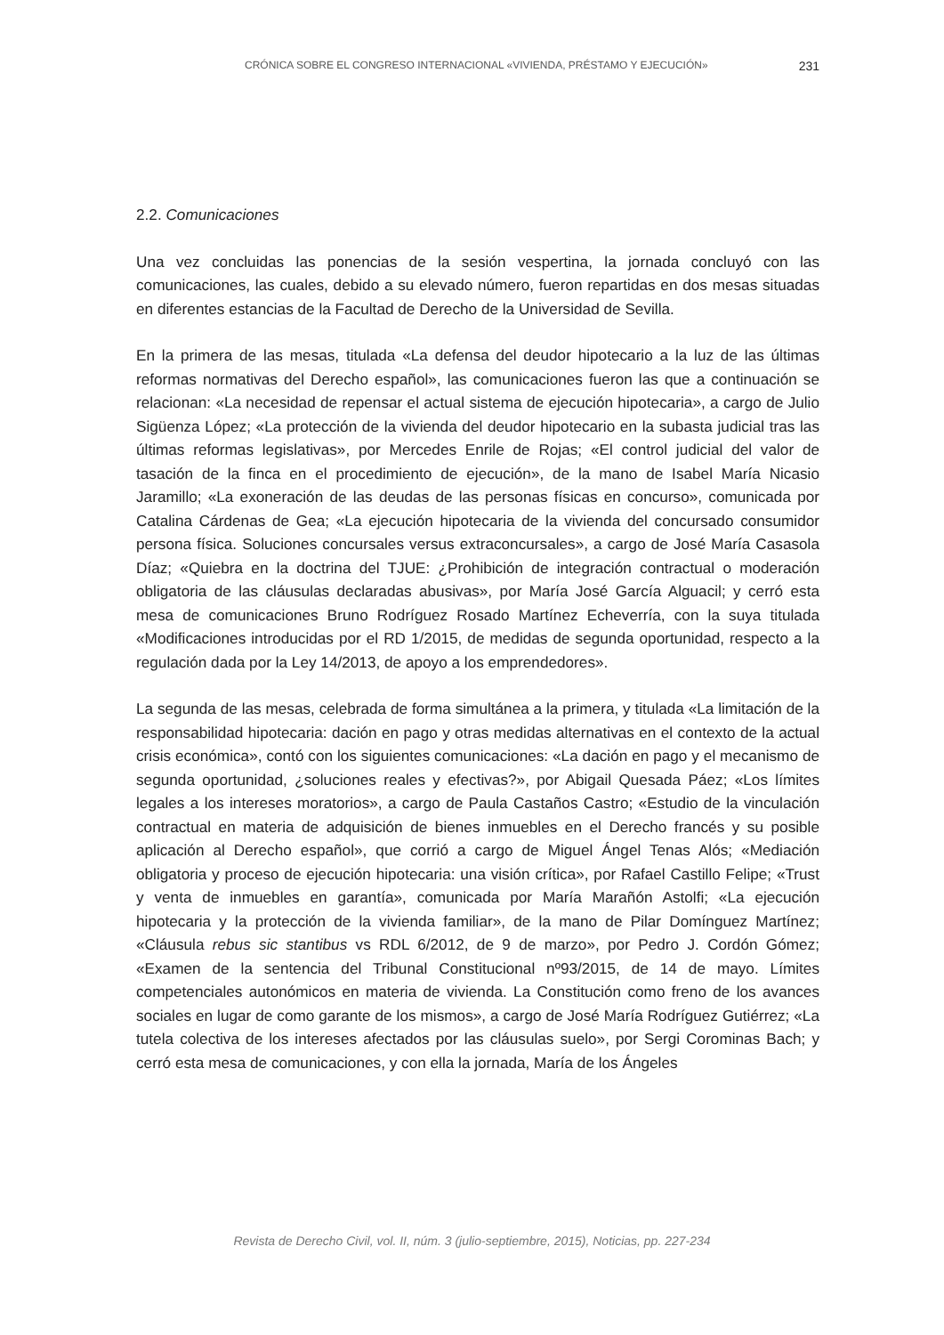CRÓNICA SOBRE EL CONGRESO INTERNACIONAL «VIVIENDA, PRÉSTAMO Y EJECUCIÓN» 231
2.2. Comunicaciones
Una vez concluidas las ponencias de la sesión vespertina, la jornada concluyó con las comunicaciones, las cuales, debido a su elevado número, fueron repartidas en dos mesas situadas en diferentes estancias de la Facultad de Derecho de la Universidad de Sevilla.
En la primera de las mesas, titulada «La defensa del deudor hipotecario a la luz de las últimas reformas normativas del Derecho español», las comunicaciones fueron las que a continuación se relacionan: «La necesidad de repensar el actual sistema de ejecución hipotecaria», a cargo de Julio Sigüenza López; «La protección de la vivienda del deudor hipotecario en la subasta judicial tras las últimas reformas legislativas», por Mercedes Enrile de Rojas; «El control judicial del valor de tasación de la finca en el procedimiento de ejecución», de la mano de Isabel María Nicasio Jaramillo; «La exoneración de las deudas de las personas físicas en concurso», comunicada por Catalina Cárdenas de Gea; «La ejecución hipotecaria de la vivienda del concursado consumidor persona física. Soluciones concursales versus extraconcursales», a cargo de José María Casasola Díaz; «Quiebra en la doctrina del TJUE: ¿Prohibición de integración contractual o moderación obligatoria de las cláusulas declaradas abusivas», por María José García Alguacil; y cerró esta mesa de comunicaciones Bruno Rodríguez Rosado Martínez Echeverría, con la suya titulada «Modificaciones introducidas por el RD 1/2015, de medidas de segunda oportunidad, respecto a la regulación dada por la Ley 14/2013, de apoyo a los emprendedores».
La segunda de las mesas, celebrada de forma simultánea a la primera, y titulada «La limitación de la responsabilidad hipotecaria: dación en pago y otras medidas alternativas en el contexto de la actual crisis económica», contó con los siguientes comunicaciones: «La dación en pago y el mecanismo de segunda oportunidad, ¿soluciones reales y efectivas?», por Abigail Quesada Páez; «Los límites legales a los intereses moratorios», a cargo de Paula Castaños Castro; «Estudio de la vinculación contractual en materia de adquisición de bienes inmuebles en el Derecho francés y su posible aplicación al Derecho español», que corrió a cargo de Miguel Ángel Tenas Alós; «Mediación obligatoria y proceso de ejecución hipotecaria: una visión crítica», por Rafael Castillo Felipe; «Trust y venta de inmuebles en garantía», comunicada por María Marañón Astolfi; «La ejecución hipotecaria y la protección de la vivienda familiar», de la mano de Pilar Domínguez Martínez; «Cláusula rebus sic stantibus vs RDL 6/2012, de 9 de marzo», por Pedro J. Cordón Gómez; «Examen de la sentencia del Tribunal Constitucional nº93/2015, de 14 de mayo. Límites competenciales autonómicos en materia de vivienda. La Constitución como freno de los avances sociales en lugar de como garante de los mismos», a cargo de José María Rodríguez Gutiérrez; «La tutela colectiva de los intereses afectados por las cláusulas suelo», por Sergi Corominas Bach; y cerró esta mesa de comunicaciones, y con ella la jornada, María de los Ángeles
Revista de Derecho Civil, vol. II, núm. 3 (julio-septiembre, 2015), Noticias, pp. 227-234